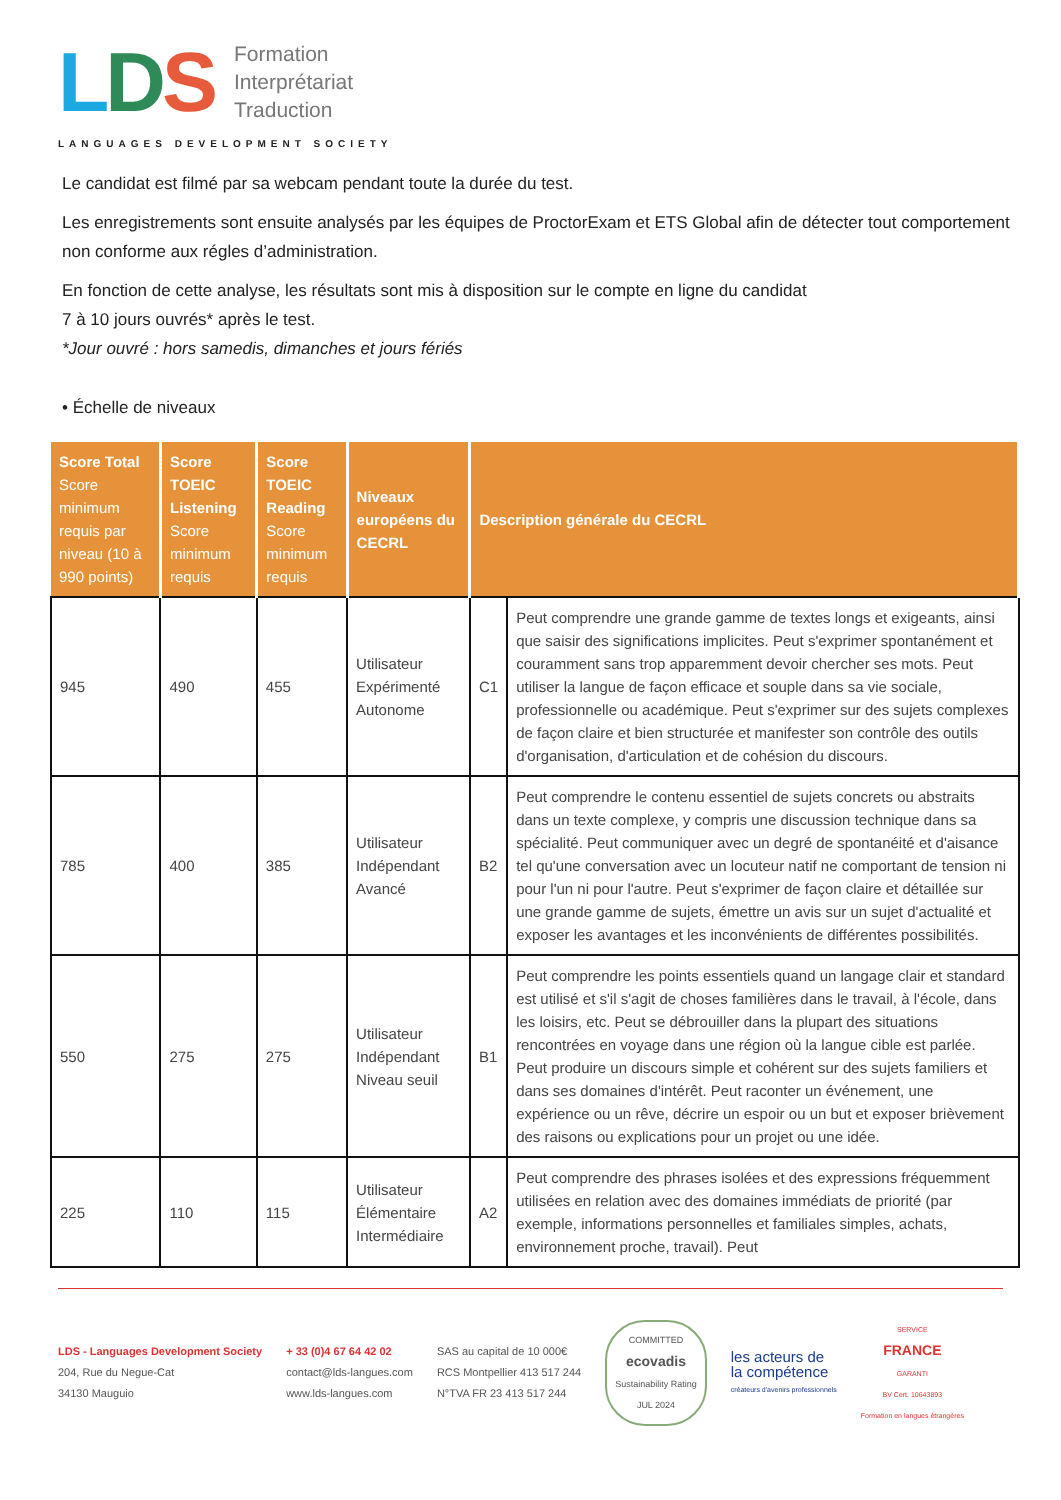LDS
Formation
Interprétariat
Traduction
LANGUAGES DEVELOPMENT SOCIETY
Le candidat est filmé par sa webcam pendant toute la durée du test.
Les enregistrements sont ensuite analysés par les équipes de ProctorExam et ETS Global afin de détecter tout comportement non conforme aux régles d’administration.
En fonction de cette analyse, les résultats sont mis à disposition sur le compte en ligne du candidat
7 à 10 jours ouvrés* après le test.
*Jour ouvré : hors samedis, dimanches et jours fériés
• Échelle de niveaux
| Score Total Score minimum requis par niveau (10 à 990 points) | Score TOEIC Listening Score minimum requis | Score TOEIC Reading Score minimum requis | Niveaux européens du CECRL | Description générale du CECRL | |
| --- | --- | --- | --- | --- | --- |
| 945 | 490 | 455 | Utilisateur Expérimenté Autonome | C1 | Peut comprendre une grande gamme de textes longs et exigeants, ainsi que saisir des significations implicites. Peut s'exprimer spontanément et couramment sans trop apparemment devoir chercher ses mots. Peut utiliser la langue de façon efficace et souple dans sa vie sociale, professionnelle ou académique. Peut s'exprimer sur des sujets complexes de façon claire et bien structurée et manifester son contrôle des outils d'organisation, d'articulation et de cohésion du discours. |
| 785 | 400 | 385 | Utilisateur Indépendant Avancé | B2 | Peut comprendre le contenu essentiel de sujets concrets ou abstraits dans un texte complexe, y compris une discussion technique dans sa spécialité. Peut communiquer avec un degré de spontanéité et d'aisance tel qu'une conversation avec un locuteur natif ne comportant de tension ni pour l'un ni pour l'autre. Peut s'exprimer de façon claire et détaillée sur une grande gamme de sujets, émettre un avis sur un sujet d'actualité et exposer les avantages et les inconvénients de différentes possibilités. |
| 550 | 275 | 275 | Utilisateur Indépendant Niveau seuil | B1 | Peut comprendre les points essentiels quand un langage clair et standard est utilisé et s'il s'agit de choses familières dans le travail, à l'école, dans les loisirs, etc. Peut se débrouiller dans la plupart des situations rencontrées en voyage dans une région où la langue cible est parlée. Peut produire un discours simple et cohérent sur des sujets familiers et dans ses domaines d'intérêt. Peut raconter un événement, une expérience ou un rêve, décrire un espoir ou un but et exposer brièvement des raisons ou explications pour un projet ou une idée. |
| 225 | 110 | 115 | Utilisateur Élémentaire Intermédiaire | A2 | Peut comprendre des phrases isolées et des expressions fréquemment utilisées en relation avec des domaines immédiats de priorité (par exemple, informations personnelles et familiales simples, achats, environnement proche, travail). Peut |
LDS - Languages Development Society
204, Rue du Negue-Cat
34130 Mauguio
+ 33 (0)4 67 64 42 02
contact@lds-langues.com
www.lds-langues.com
SAS au capital de 10 000€
RCS Montpellier 413 517 244
N°TVA FR 23 413 517 244
COMMITTED
ecovadis
Sustainability Rating
JUL 2024
les acteurs de
la compétence
créateurs d'avenirs professionnels
SERVICE
FRANCE
GARANTI
BV Cert. 10643893
Formation en langues étrangères